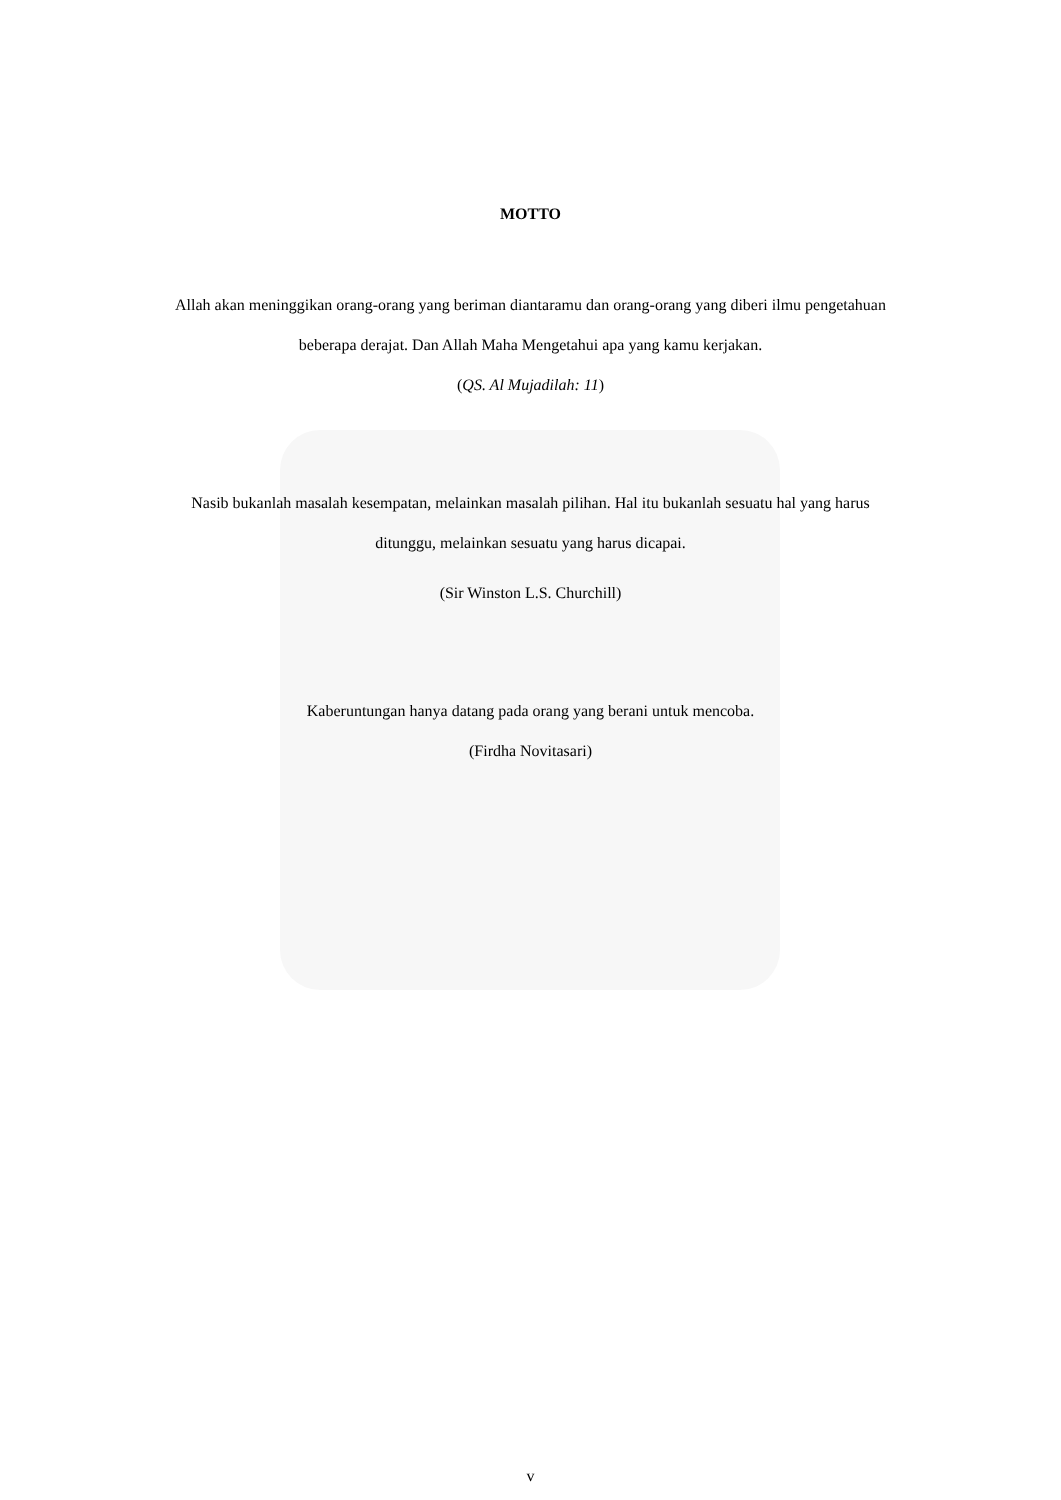MOTTO
Allah akan meninggikan orang-orang yang beriman diantaramu dan orang-orang yang diberi ilmu pengetahuan beberapa derajat. Dan Allah Maha Mengetahui apa yang kamu kerjakan.
(QS. Al Mujadilah: 11)
Nasib bukanlah masalah kesempatan, melainkan masalah pilihan. Hal itu bukanlah sesuatu hal yang harus ditunggu, melainkan sesuatu yang harus dicapai.
(Sir Winston L.S. Churchill)
Kaberuntungan hanya datang pada orang yang berani untuk mencoba.
(Firdha Novitasari)
v